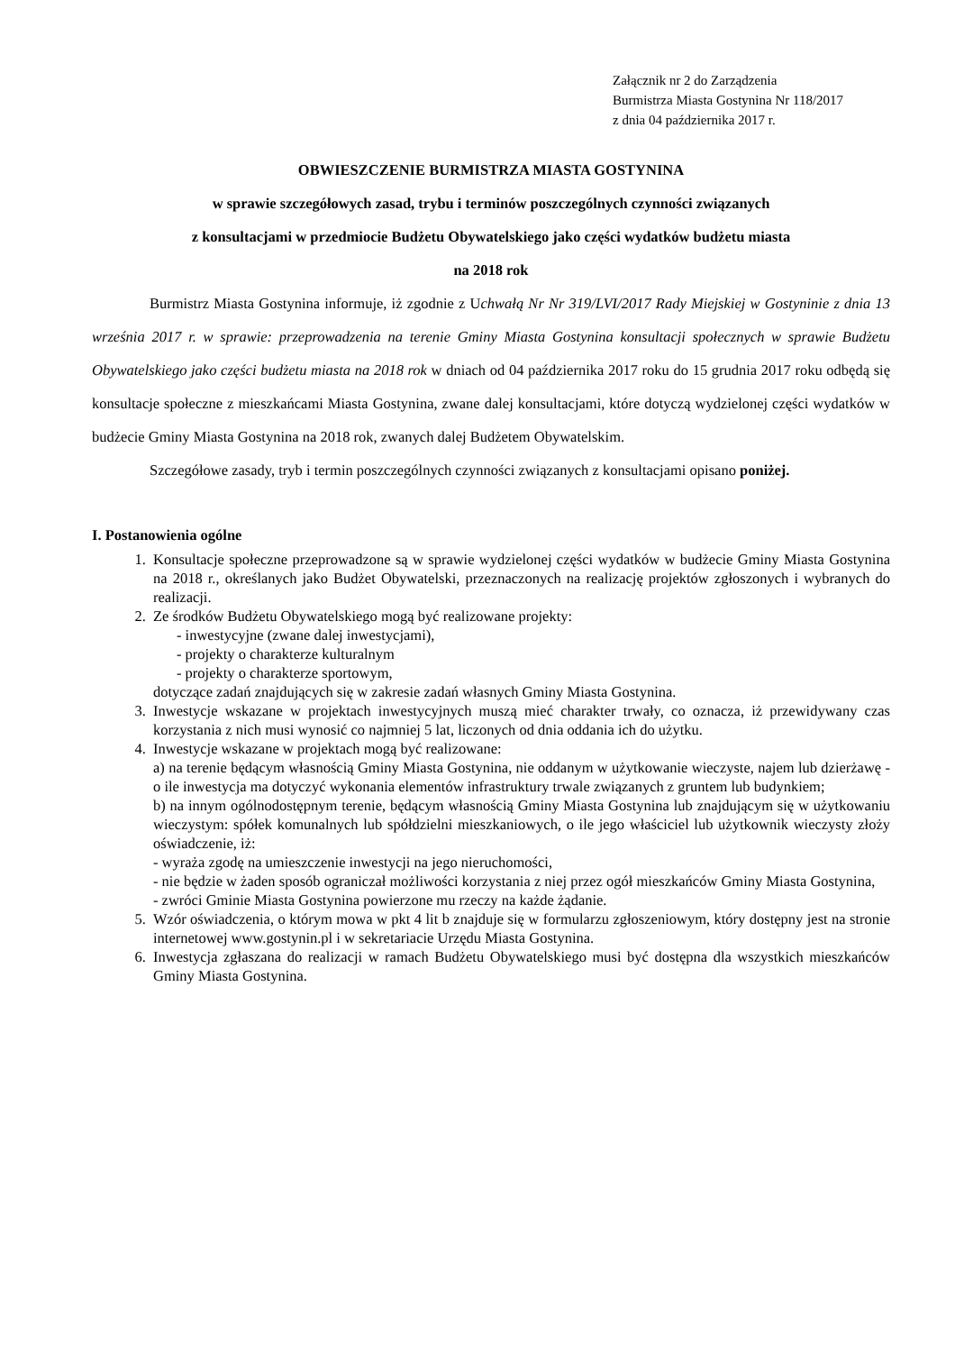Załącznik nr 2 do Zarządzenia
Burmistrza Miasta Gostynina Nr 118/2017
z dnia 04 października 2017 r.
OBWIESZCZENIE BURMISTRZA MIASTA GOSTYNINA
w sprawie szczegółowych zasad, trybu i terminów poszczególnych czynności związanych
z konsultacjami w przedmiocie Budżetu Obywatelskiego jako części wydatków budżetu miasta
na 2018 rok
Burmistrz Miasta Gostynina informuje, iż zgodnie z Uchwałą Nr Nr 319/LVI/2017 Rady Miejskiej w Gostyninie z dnia 13 września 2017 r. w sprawie: przeprowadzenia na terenie Gminy Miasta Gostynina konsultacji społecznych w sprawie Budżetu Obywatelskiego jako części budżetu miasta na 2018 rok w dniach od 04 października 2017 roku do 15 grudnia 2017 roku odbędą się konsultacje społeczne z mieszkańcami Miasta Gostynina, zwane dalej konsultacjami, które dotyczą wydzielonej części wydatków w budżecie Gminy Miasta Gostynina na 2018 rok, zwanych dalej Budżetem Obywatelskim.
Szczegółowe zasady, tryb i termin poszczególnych czynności związanych z konsultacjami opisano poniżej.
I. Postanowienia ogólne
1. Konsultacje społeczne przeprowadzone są w sprawie wydzielonej części wydatków w budżecie Gminy Miasta Gostynina na 2018 r., określanych jako Budżet Obywatelski, przeznaczonych na realizację projektów zgłoszonych i wybranych do realizacji.
2. Ze środków Budżetu Obywatelskiego mogą być realizowane projekty:
- inwestycyjne (zwane dalej inwestycjami),
- projekty o charakterze kulturalnym
- projekty o charakterze sportowym,
dotyczące zadań znajdujących się w zakresie zadań własnych Gminy Miasta Gostynina.
3. Inwestycje wskazane w projektach inwestycyjnych muszą mieć charakter trwały, co oznacza, iż przewidywany czas korzystania z nich musi wynosić co najmniej 5 lat, liczonych od dnia oddania ich do użytku.
4. Inwestycje wskazane w projektach mogą być realizowane:
a) na terenie będącym własnością Gminy Miasta Gostynina, nie oddanym w użytkowanie wieczyste, najem lub dzierżawę - o ile inwestycja ma dotyczyć wykonania elementów infrastruktury trwale związanych z gruntem lub budynkiem;
b) na innym ogólnodostępnym terenie, będącym własnością Gminy Miasta Gostynina lub znajdującym się w użytkowaniu wieczystym: spółek komunalnych lub spółdzielni mieszkaniowych, o ile jego właściciel lub użytkownik wieczysty złoży oświadczenie, iż:
- wyraża zgodę na umieszczenie inwestycji na jego nieruchomości,
- nie będzie w żaden sposób ograniczał możliwości korzystania z niej przez ogół mieszkańców Gminy Miasta Gostynina,
- zwróci Gminie Miasta Gostynina powierzone mu rzeczy na każde żądanie.
5. Wzór oświadczenia, o którym mowa w pkt 4 lit b znajduje się w formularzu zgłoszeniowym, który dostępny jest na stronie internetowej www.gostynin.pl i w sekretariacie Urzędu Miasta Gostynina.
6. Inwestycja zgłaszana do realizacji w ramach Budżetu Obywatelskiego musi być dostępna dla wszystkich mieszkańców Gminy Miasta Gostynina.